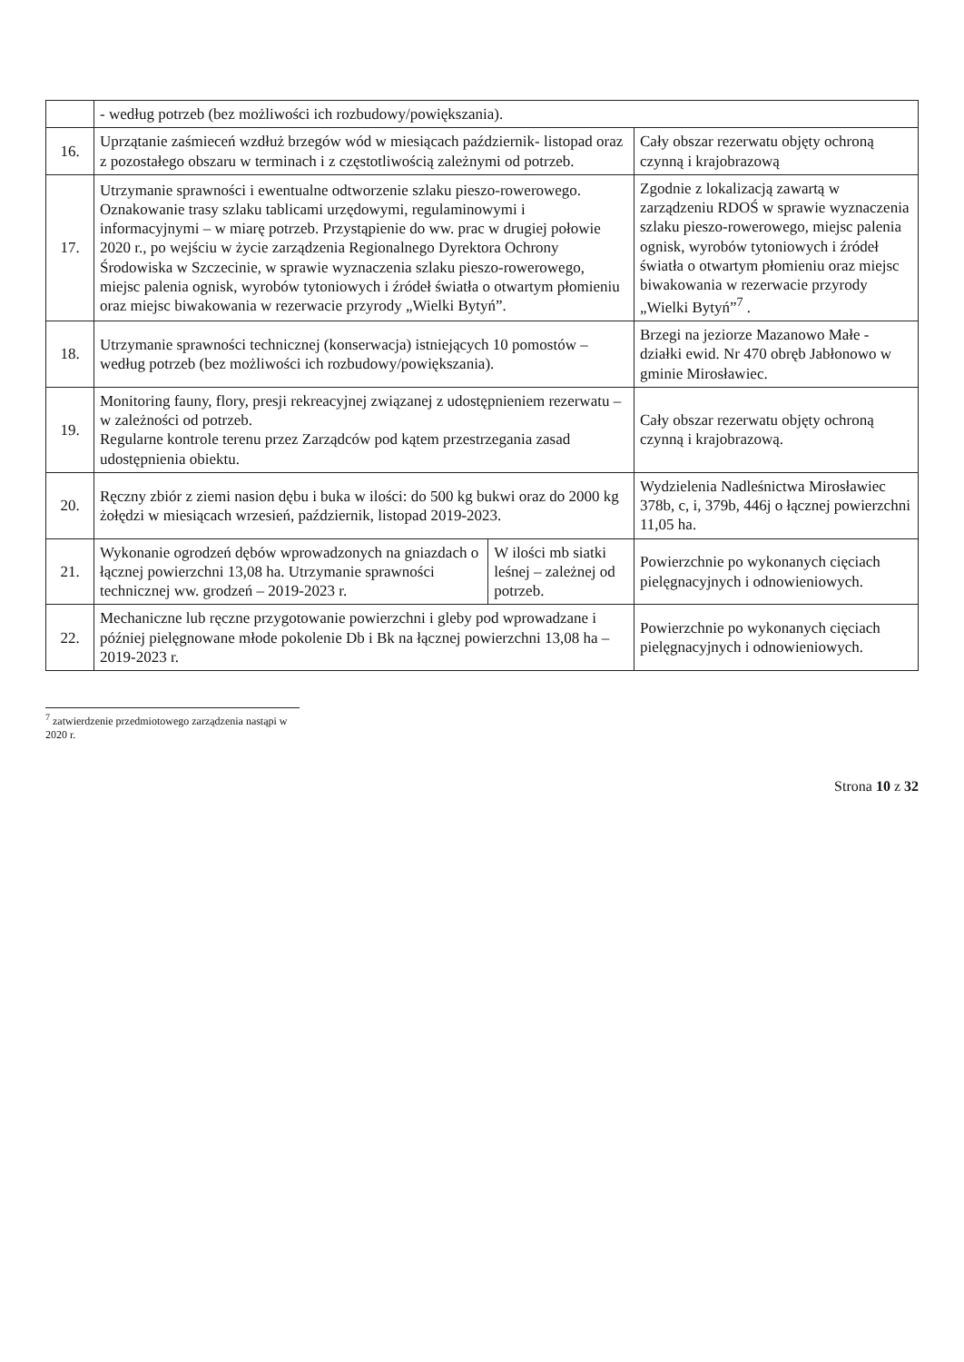| | - według potrzeb (bez możliwości ich rozbudowy/powiększania). | | |
| 16. | Uprzątanie zaśmieceń wzdłuż brzegów wód w miesiącach październik- listopad oraz z pozostałego obszaru w terminach i z częstotliwością zależnymi od potrzeb. | | Cały obszar rezerwatu objęty ochroną czynną i krajobrazową |
| 17. | Utrzymanie sprawności i ewentualne odtworzenie szlaku pieszo-rowerowego. Oznakowanie trasy szlaku tablicami urzędowymi, regulaminowymi i informacyjnymi – w miarę potrzeb. Przystąpienie do ww. prac w drugiej połowie 2020 r., po wejściu w życie zarządzenia Regionalnego Dyrektora Ochrony Środowiska w Szczecinie, w sprawie wyznaczenia szlaku pieszo-rowerowego, miejsc palenia ognisk, wyrobów tytoniowych i źródeł światła o otwartym płomieniu oraz miejsc biwakowania w rezerwacie przyrody „Wielki Bytyń”. | | Zgodnie z lokalizacją zawartą w zarządzeniu RDOŚ w sprawie wyznaczenia szlaku pieszo-rowerowego, miejsc palenia ognisk, wyrobów tytoniowych i źródeł światła o otwartym płomieniu oraz miejsc biwakowania w rezerwacie przyrody „Wielki Bytyń”<sup>7</sup> . |
| 18. | Utrzymanie sprawności technicznej (konserwacja) istniejących 10 pomostów – według potrzeb (bez możliwości ich rozbudowy/powiększania). | | Brzegi na jeziorze Mazanowo Małe - działki ewid. Nr 470 obręb Jabłonowo w gminie Mirosławiec. |
| 19. | Monitoring fauny, flory, presji rekreacyjnej związanej z udostępnieniem rezerwatu – w zależności od potrzeb. Regularne kontrole terenu przez Zarządców pod kątem przestrzegania zasad udostępnienia obiektu. | | Cały obszar rezerwatu objęty ochroną czynną i krajobrazową. |
| 20. | Ręczny zbiór z ziemi nasion dębu i buka w ilości: do 500 kg bukwi oraz do 2000 kg żołędzi w miesiącach wrzesień, październik, listopad 2019-2023. | | Wydzielenia Nadleśnictwa Mirosławiec 378b, c, i, 379b, 446j o łącznej powierzchni 11,05 ha. |
| 21. | Wykonanie ogrodzeń dębów wprowadzonych na gniazdach o łącznej powierzchni 13,08 ha. Utrzymanie sprawności technicznej ww. grodzeń – 2019-2023 r. | W ilości mb siatki leśnej – zależnej od potrzeb. | Powierzchnie po wykonanych cięciach pielęgnacyjnych i odnowieniowych. |
| 22. | Mechaniczne lub ręczne przygotowanie powierzchni i gleby pod wprowadzane i później pielęgnowane młode pokolenie Db i Bk na łącznej powierzchni 13,08 ha – 2019-2023 r. | | Powierzchnie po wykonanych cięciach pielęgnacyjnych i odnowieniowych. |
<sup>7</sup> zatwierdzenie przedmiotowego zarządzenia nastąpi w 2020 r.
Strona 10 z 32